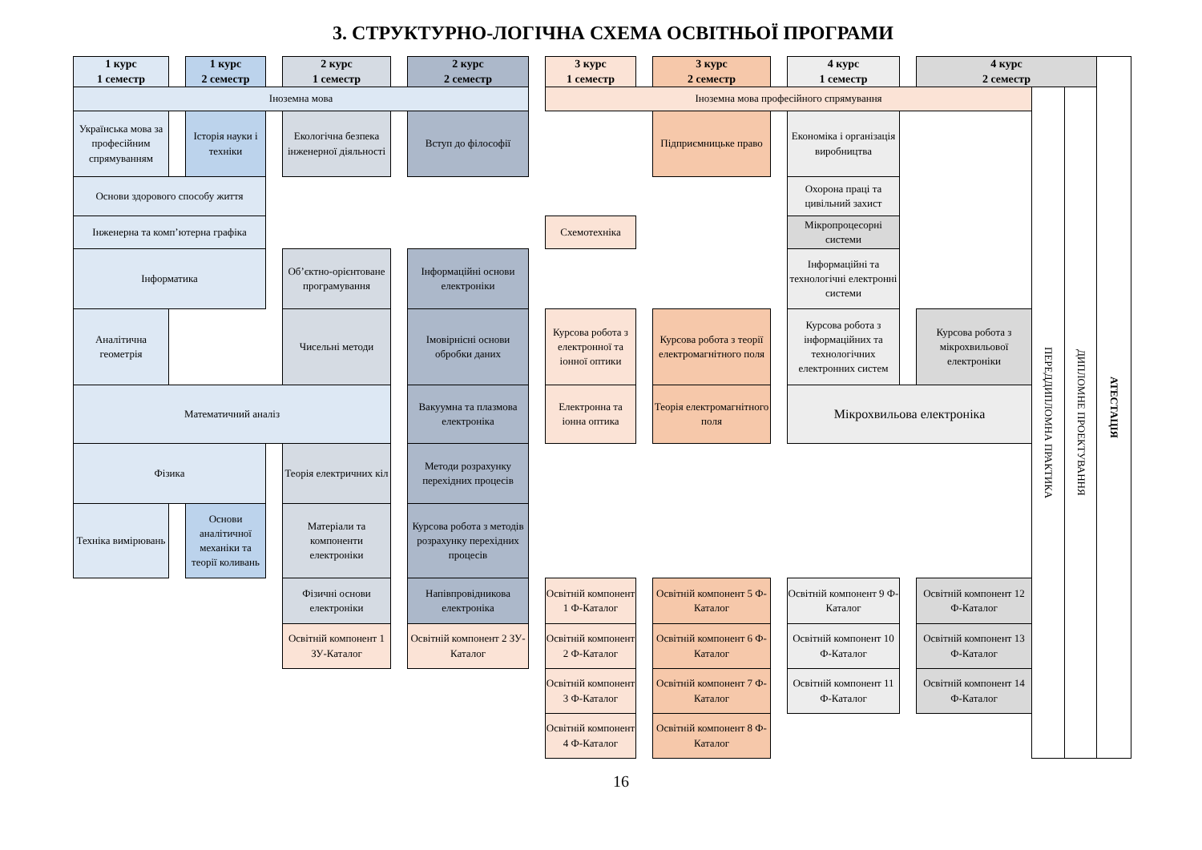3. СТРУКТУРНО-ЛОГІЧНА СХЕМА ОСВІТНЬОЇ ПРОГРАМИ
1 курс
1 семестр
1 курс
2 семестр
2 курс
1 семестр
2 курс
2 семестр
3 курс
1 семестр
3 курс
2 семестр
4 курс
1 семестр
4 курс
2 семестр
АТЕСТАЦІЯ
Іноземна мова
Іноземна мова професійного спрямування
ПЕРЕДДИПЛОМНА ПРАКТИКА
ДИПЛОМНЕ ПРОЕКТУВАННЯ
Українська мова за професійним спрямуванням
Історія науки і техніки
Екологічна безпека інженерної діяльності
Вступ до філософії
Підприємницьке право
Економіка і організація виробництва
Основи здорового способу життя
Охорона праці та цивільний захист
Інженерна та комп’ютерна графіка
Схемотехніка
Мікропроцесорні системи
Інформатика
Об’єктно-орієнтоване програмування
Інформаційні основи електроніки
Інформаційні та технологічні електронні системи
Аналітична геометрія
Чисельні методи
Імовірнісні основи обробки даних
Курсова робота з електронної та іонної оптики
Курсова робота з теорії електромагнітного поля
Курсова робота з інформаційних та технологічних електронних систем
Курсова робота з мікрохвильової електроніки
Математичний аналіз
Вакуумна та плазмова електроніка
Електронна та іонна оптика
Теорія електромагнітного поля
Мікрохвильова електроніка
Фізика
Теорія електричних кіл
Методи розрахунку перехідних процесів
Техніка вимірювань
Основи аналітичної механіки та теорії коливань
Матеріали та компоненти електроніки
Курсова робота з методів розрахунку перехідних процесів
Фізичні основи електроніки
Напівпровідникова електроніка
Освітній компонент 1 Ф-Каталог
Освітній компонент 5 Ф-Каталог
Освітній компонент 9 Ф-Каталог
Освітній компонент 12 Ф-Каталог
Освітній компонент 1 ЗУ-Каталог
Освітній компонент 2 ЗУ-Каталог
Освітній компонент 2 Ф-Каталог
Освітній компонент 6 Ф-Каталог
Освітній компонент 10 Ф-Каталог
Освітній компонент 13 Ф-Каталог
Освітній компонент 3 Ф-Каталог
Освітній компонент 7 Ф-Каталог
Освітній компонент 11 Ф-Каталог
Освітній компонент 14 Ф-Каталог
Освітній компонент 4 Ф-Каталог
Освітній компонент 8 Ф-Каталог
16